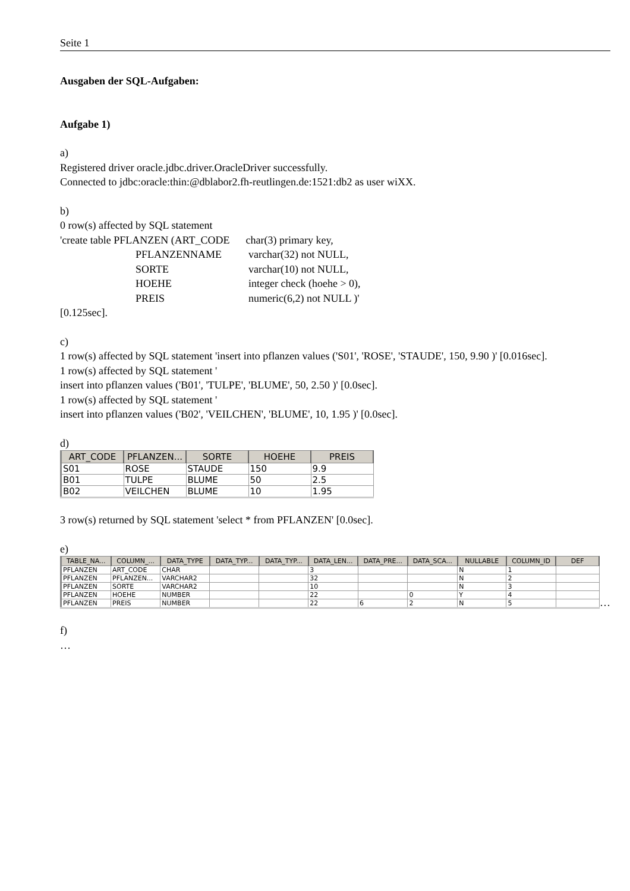Seite 1
Ausgaben der SQL-Aufgaben:
Aufgabe 1)
a)
Registered driver oracle.jdbc.driver.OracleDriver successfully.
Connected to jdbc:oracle:thin:@dblabor2.fh-reutlingen.de:1521:db2 as user wiXX.
b)
0 row(s) affected by SQL statement
'create table PFLANZEN (ART_CODE char(3) primary key,
PFLANZENNAME varchar(32) not NULL,
SORTE varchar(10) not NULL,
HOEHE integer check (hoehe > 0),
PREIS numeric(6,2) not NULL )'
[0.125sec].
c)
1 row(s) affected by SQL statement 'insert into pflanzen values ('S01', 'ROSE', 'STAUDE', 150, 9.90 )' [0.016sec].
1 row(s) affected by SQL statement '
insert into pflanzen values ('B01', 'TULPE', 'BLUME', 50, 2.50 )' [0.0sec].
1 row(s) affected by SQL statement '
insert into pflanzen values ('B02', 'VEILCHEN', 'BLUME', 10, 1.95 )' [0.0sec].
d)
| ART_CODE | PFLANZEN... | SORTE | HOEHE | PREIS |
| --- | --- | --- | --- | --- |
| S01 | ROSE | STAUDE | 150 | 9.9 |
| B01 | TULPE | BLUME | 50 | 2.5 |
| B02 | VEILCHEN | BLUME | 10 | 1.95 |
3 row(s) returned by SQL statement 'select * from PFLANZEN' [0.0sec].
e)
| TABLE_NA... | COLUMN_... | DATA_TYPE | DATA_TYP... | DATA_TYP... | DATA_LEN... | DATA_PRE... | DATA_SCA... | NULLABLE | COLUMN_ID | DEF |
| --- | --- | --- | --- | --- | --- | --- | --- | --- | --- | --- |
| PFLANZEN | ART_CODE | CHAR | | | 3 | | | N | 1 | |
| PFLANZEN | PFLANZEN... | VARCHAR2 | | | 32 | | | N | 2 | |
| PFLANZEN | SORTE | VARCHAR2 | | | 10 | | | N | 3 | |
| PFLANZEN | HOEHE | NUMBER | | | 22 | | 0 | Y | 4 | |
| PFLANZEN | PREIS | NUMBER | | | 22 | 6 | 2 | N | 5 | |
…
f)
…